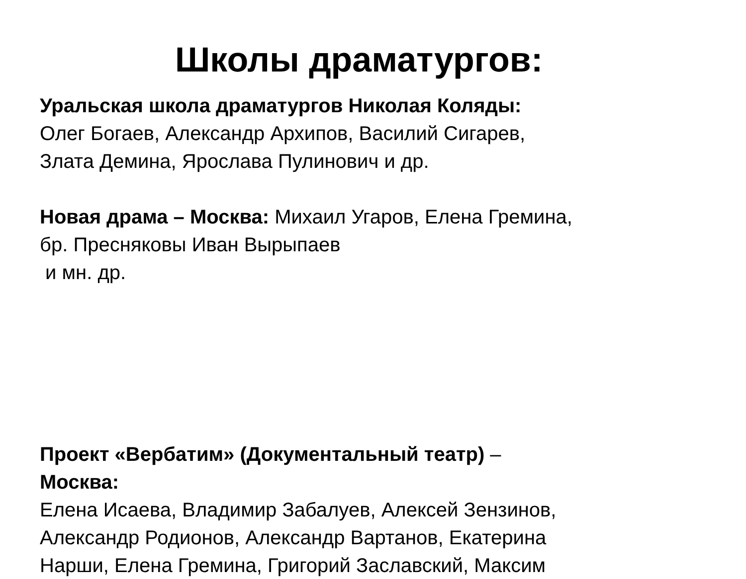Школы драматургов:
Уральская школа драматургов Николая Коляды:
Олег Богаев, Александр Архипов, Василий Сигарев,
Злата Демина, Ярослава Пулинович и др.
Новая драма – Москва: Михаил Угаров, Елена Гремина,
бр. Пресняковы Иван Вырыпаев
и мн. др.
Проект «Вербатим» (Документальный театр) –
Москва:
Елена Исаева, Владимир Забалуев, Алексей Зензинов,
Александр Родионов, Александр Вартанов, Екатерина
Нарши, Елена Гремина, Григорий Заславский, Максим